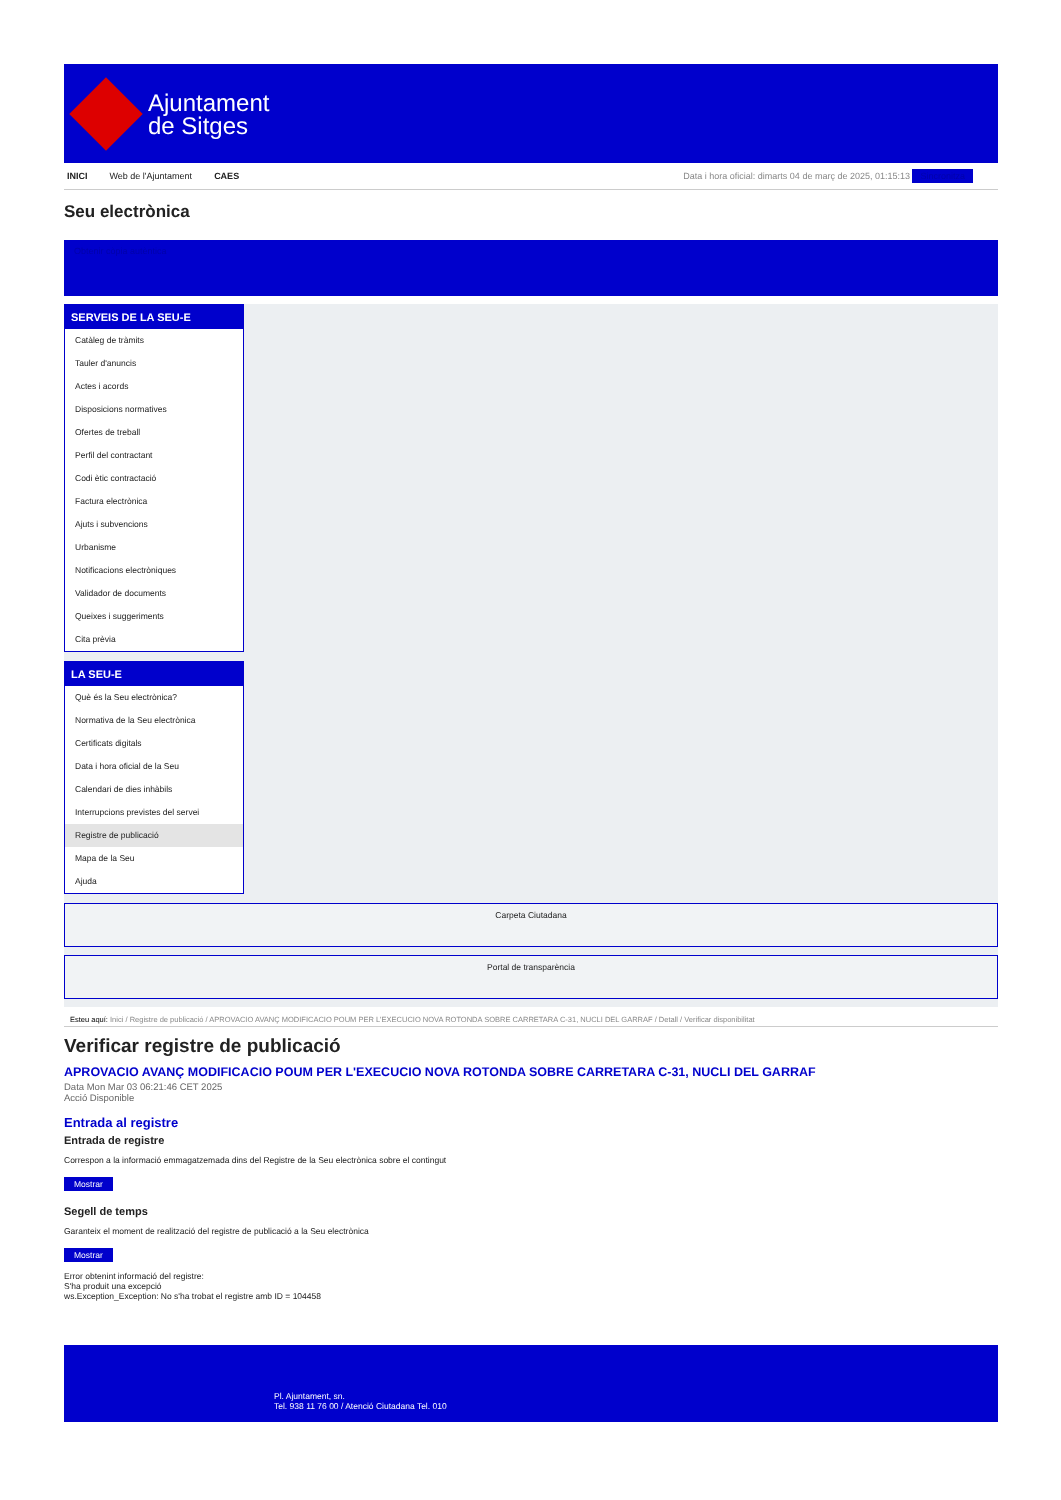Ajuntament
de Sitges
INICI Web de l'Ajuntament CAES Data i hora oficial: dimarts 04 de març de 2025, 01:15:13 Sincronitza
Seu electrònica
Obtenir còpia autèntica
SERVEIS DE LA SEU-E
Catàleg de tràmits
Tauler d'anuncis
Actes i acords
Disposicions normatives
Ofertes de treball
Perfil del contractant
Codi ètic contractació
Factura electrònica
Ajuts i subvencions
Urbanisme
Notificacions electròniques
Validador de documents
Queixes i suggeriments
Cita prèvia
LA SEU-E
Què és la Seu electrònica?
Normativa de la Seu electrònica
Certificats digitals
Data i hora oficial de la Seu
Calendari de dies inhàbils
Interrupcions previstes del servei
Registre de publicació
Mapa de la Seu
Ajuda
Carpeta Ciutadana
Portal de transparència
Esteu aquí: Inici / Registre de publicació / APROVACIO AVANÇ MODIFICACIO POUM PER L'EXECUCIO NOVA ROTONDA SOBRE CARRETARA C-31, NUCLI DEL GARRAF / Detall / Verificar disponibilitat
Verificar registre de publicació
APROVACIO AVANÇ MODIFICACIO POUM PER L'EXECUCIO NOVA ROTONDA SOBRE CARRETARA C-31, NUCLI DEL GARRAF
Data Mon Mar 03 06:21:46 CET 2025
Acció Disponible
Entrada al registre
Entrada de registre
Correspon a la informació emmagatzemada dins del Registre de la Seu electrònica sobre el contingut
Mostrar
Segell de temps
Garanteix el moment de realització del registre de publicació a la Seu electrònica
Mostrar
Error obtenint informació del registre:
S'ha produit una excepció
ws.Exception_Exception: No s'ha trobat el registre amb ID = 104458
Pl. Ajuntament, sn.
Tel. 938 11 76 00 / Atenció Ciutadana Tel. 010